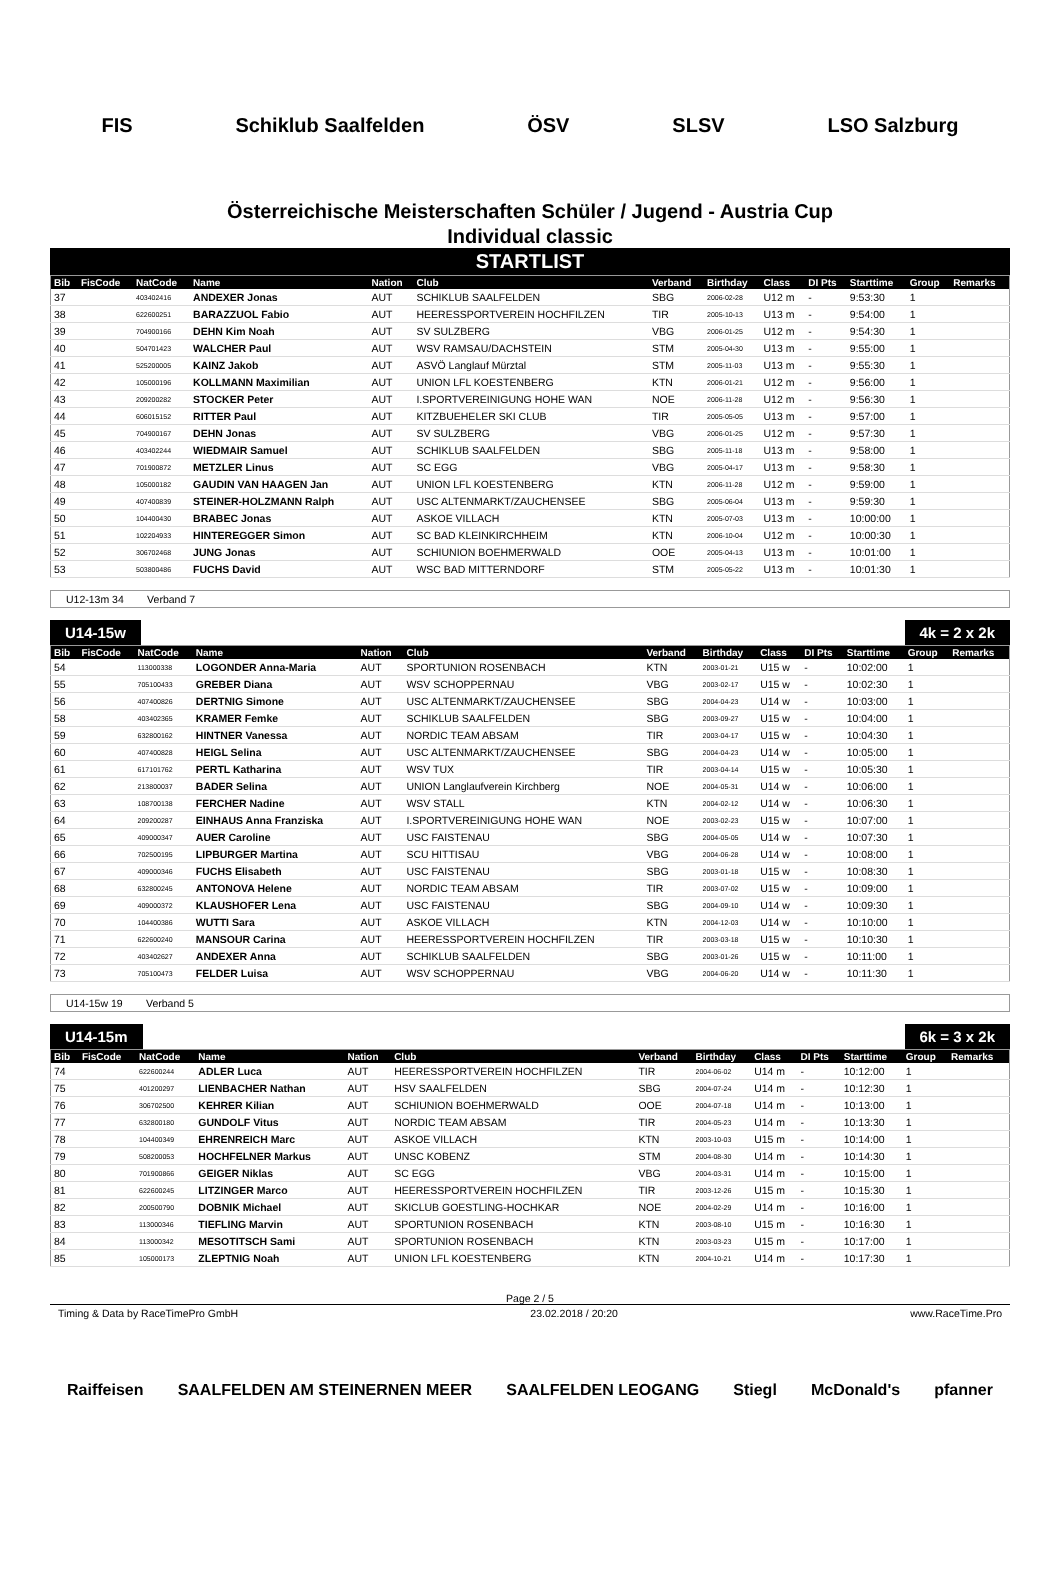FIS Schiklub Saalfelden ÖSV SLSV LSO Salzburg
Österreichische Meisterschaften Schüler / Jugend - Austria Cup
Individual classic
STARTLIST
| Bib | FisCode | NatCode | Name | Nation | Club | Verband | Birthday | Class | DI Pts | Starttime | Group | Remarks |
| --- | --- | --- | --- | --- | --- | --- | --- | --- | --- | --- | --- | --- |
| 37 | | 403402416 | ANDEXER Jonas | AUT | SCHIKLUB SAALFELDEN | SBG | 2006-02-28 | U12 m | - | 9:53:30 | 1 | |
| 38 | | 622600251 | BARAZZUOL Fabio | AUT | HEERESSPORTVEREIN HOCHFILZEN | TIR | 2005-10-13 | U13 m | - | 9:54:00 | 1 | |
| 39 | | 704900166 | DEHN Kim Noah | AUT | SV SULZBERG | VBG | 2006-01-25 | U12 m | - | 9:54:30 | 1 | |
| 40 | | 504701423 | WALCHER Paul | AUT | WSV RAMSAU/DACHSTEIN | STM | 2005-04-30 | U13 m | - | 9:55:00 | 1 | |
| 41 | | 525200005 | KAINZ Jakob | AUT | ASVÖ Langlauf Mürztal | STM | 2005-11-03 | U13 m | - | 9:55:30 | 1 | |
| 42 | | 105000196 | KOLLMANN Maximilian | AUT | UNION LFL KOESTENBERG | KTN | 2006-01-21 | U12 m | - | 9:56:00 | 1 | |
| 43 | | 209200282 | STOCKER Peter | AUT | I.SPORTVEREINIGUNG HOHE WAN | NOE | 2006-11-28 | U12 m | - | 9:56:30 | 1 | |
| 44 | | 606015152 | RITTER Paul | AUT | KITZBUEHELER SKI CLUB | TIR | 2005-05-05 | U13 m | - | 9:57:00 | 1 | |
| 45 | | 704900167 | DEHN Jonas | AUT | SV SULZBERG | VBG | 2006-01-25 | U12 m | - | 9:57:30 | 1 | |
| 46 | | 403402244 | WIEDMAIR Samuel | AUT | SCHIKLUB SAALFELDEN | SBG | 2005-11-18 | U13 m | - | 9:58:00 | 1 | |
| 47 | | 701900872 | METZLER Linus | AUT | SC EGG | VBG | 2005-04-17 | U13 m | - | 9:58:30 | 1 | |
| 48 | | 105000182 | GAUDIN VAN HAAGEN Jan | AUT | UNION LFL KOESTENBERG | KTN | 2006-11-28 | U12 m | - | 9:59:00 | 1 | |
| 49 | | 407400839 | STEINER-HOLZMANN Ralph | AUT | USC ALTENMARKT/ZAUCHENSEE | SBG | 2005-06-04 | U13 m | - | 9:59:30 | 1 | |
| 50 | | 104400430 | BRABEC Jonas | AUT | ASKOE VILLACH | KTN | 2005-07-03 | U13 m | - | 10:00:00 | 1 | |
| 51 | | 102204933 | HINTEREGGER Simon | AUT | SC BAD KLEINKIRCHHEIM | KTN | 2006-10-04 | U12 m | - | 10:00:30 | 1 | |
| 52 | | 306702468 | JUNG Jonas | AUT | SCHIUNION BOEHMERWALD | OOE | 2005-04-13 | U13 m | - | 10:01:00 | 1 | |
| 53 | | 503800486 | FUCHS David | AUT | WSC BAD MITTERNDORF | STM | 2005-05-22 | U13 m | - | 10:01:30 | 1 | |
U12-13m 34 Verband 7
U14-15w 4k = 2 x 2k
| Bib | FisCode | NatCode | Name | Nation | Club | Verband | Birthday | Class | DI Pts | Starttime | Group | Remarks |
| --- | --- | --- | --- | --- | --- | --- | --- | --- | --- | --- | --- | --- |
| 54 | | 113000338 | LOGONDER Anna-Maria | AUT | SPORTUNION ROSENBACH | KTN | 2003-01-21 | U15 w | - | 10:02:00 | 1 | |
| 55 | | 705100433 | GREBER Diana | AUT | WSV SCHOPPERNAU | VBG | 2003-02-17 | U15 w | - | 10:02:30 | 1 | |
| 56 | | 407400826 | DERTNIG Simone | AUT | USC ALTENMARKT/ZAUCHENSEE | SBG | 2004-04-23 | U14 w | - | 10:03:00 | 1 | |
| 58 | | 403402365 | KRAMER Femke | AUT | SCHIKLUB SAALFELDEN | SBG | 2003-09-27 | U15 w | - | 10:04:00 | 1 | |
| 59 | | 632800162 | HINTNER Vanessa | AUT | NORDIC TEAM ABSAM | TIR | 2003-04-17 | U15 w | - | 10:04:30 | 1 | |
| 60 | | 407400828 | HEIGL Selina | AUT | USC ALTENMARKT/ZAUCHENSEE | SBG | 2004-04-23 | U14 w | - | 10:05:00 | 1 | |
| 61 | | 617101762 | PERTL Katharina | AUT | WSV TUX | TIR | 2003-04-14 | U15 w | - | 10:05:30 | 1 | |
| 62 | | 213800037 | BADER Selina | AUT | UNION Langlaufverein Kirchberg | NOE | 2004-05-31 | U14 w | - | 10:06:00 | 1 | |
| 63 | | 108700138 | FERCHER Nadine | AUT | WSV STALL | KTN | 2004-02-12 | U14 w | - | 10:06:30 | 1 | |
| 64 | | 209200287 | EINHAUS Anna Franziska | AUT | I.SPORTVEREINIGUNG HOHE WAN | NOE | 2003-02-23 | U15 w | - | 10:07:00 | 1 | |
| 65 | | 409000347 | AUER Caroline | AUT | USC FAISTENAU | SBG | 2004-05-05 | U14 w | - | 10:07:30 | 1 | |
| 66 | | 702500195 | LIPBURGER Martina | AUT | SCU HITTISAU | VBG | 2004-06-28 | U14 w | - | 10:08:00 | 1 | |
| 67 | | 409000346 | FUCHS Elisabeth | AUT | USC FAISTENAU | SBG | 2003-01-18 | U15 w | - | 10:08:30 | 1 | |
| 68 | | 632800245 | ANTONOVA Helene | AUT | NORDIC TEAM ABSAM | TIR | 2003-07-02 | U15 w | - | 10:09:00 | 1 | |
| 69 | | 409000372 | KLAUSHOFER Lena | AUT | USC FAISTENAU | SBG | 2004-09-10 | U14 w | - | 10:09:30 | 1 | |
| 70 | | 104400386 | WUTTI Sara | AUT | ASKOE VILLACH | KTN | 2004-12-03 | U14 w | - | 10:10:00 | 1 | |
| 71 | | 622600240 | MANSOUR Carina | AUT | HEERESSPORTVEREIN HOCHFILZEN | TIR | 2003-03-18 | U15 w | - | 10:10:30 | 1 | |
| 72 | | 403402627 | ANDEXER Anna | AUT | SCHIKLUB SAALFELDEN | SBG | 2003-01-26 | U15 w | - | 10:11:00 | 1 | |
| 73 | | 705100473 | FELDER Luisa | AUT | WSV SCHOPPERNAU | VBG | 2004-06-20 | U14 w | - | 10:11:30 | 1 | |
U14-15w 19 Verband 5
U14-15m 6k = 3 x 2k
| Bib | FisCode | NatCode | Name | Nation | Club | Verband | Birthday | Class | DI Pts | Starttime | Group | Remarks |
| --- | --- | --- | --- | --- | --- | --- | --- | --- | --- | --- | --- | --- |
| 74 | | 622600244 | ADLER Luca | AUT | HEERESSPORTVEREIN HOCHFILZEN | TIR | 2004-06-02 | U14 m | - | 10:12:00 | 1 | |
| 75 | | 401200297 | LIENBACHER Nathan | AUT | HSV SAALFELDEN | SBG | 2004-07-24 | U14 m | - | 10:12:30 | 1 | |
| 76 | | 306702500 | KEHRER Kilian | AUT | SCHIUNION BOEHMERWALD | OOE | 2004-07-18 | U14 m | - | 10:13:00 | 1 | |
| 77 | | 632800180 | GUNDOLF Vitus | AUT | NORDIC TEAM ABSAM | TIR | 2004-05-23 | U14 m | - | 10:13:30 | 1 | |
| 78 | | 104400349 | EHRENREICH Marc | AUT | ASKOE VILLACH | KTN | 2003-10-03 | U15 m | - | 10:14:00 | 1 | |
| 79 | | 508200053 | HOCHFELNER Markus | AUT | UNSC KOBENZ | STM | 2004-08-30 | U14 m | - | 10:14:30 | 1 | |
| 80 | | 701900866 | GEIGER Niklas | AUT | SC EGG | VBG | 2004-03-31 | U14 m | - | 10:15:00 | 1 | |
| 81 | | 622600245 | LITZINGER Marco | AUT | HEERESSPORTVEREIN HOCHFILZEN | TIR | 2003-12-26 | U15 m | - | 10:15:30 | 1 | |
| 82 | | 200500790 | DOBNIK Michael | AUT | SKICLUB GOESTLING-HOCHKAR | NOE | 2004-02-29 | U14 m | - | 10:16:00 | 1 | |
| 83 | | 113000346 | TIEFLING Marvin | AUT | SPORTUNION ROSENBACH | KTN | 2003-08-10 | U15 m | - | 10:16:30 | 1 | |
| 84 | | 113000342 | MESOTITSCH Sami | AUT | SPORTUNION ROSENBACH | KTN | 2003-03-23 | U15 m | - | 10:17:00 | 1 | |
| 85 | | 105000173 | ZLEPTNIG Noah | AUT | UNION LFL KOESTENBERG | KTN | 2004-10-21 | U14 m | - | 10:17:30 | 1 | |
Page 2 / 5
Timing & Data by RaceTimePro GmbH 23.02.2018 / 20:20 www.RaceTime.Pro
Raiffeisen SAALFELDEN AM STEINERNEN MEER SAALFELDEN LEOGANG Stiegl McDonald's pfanner